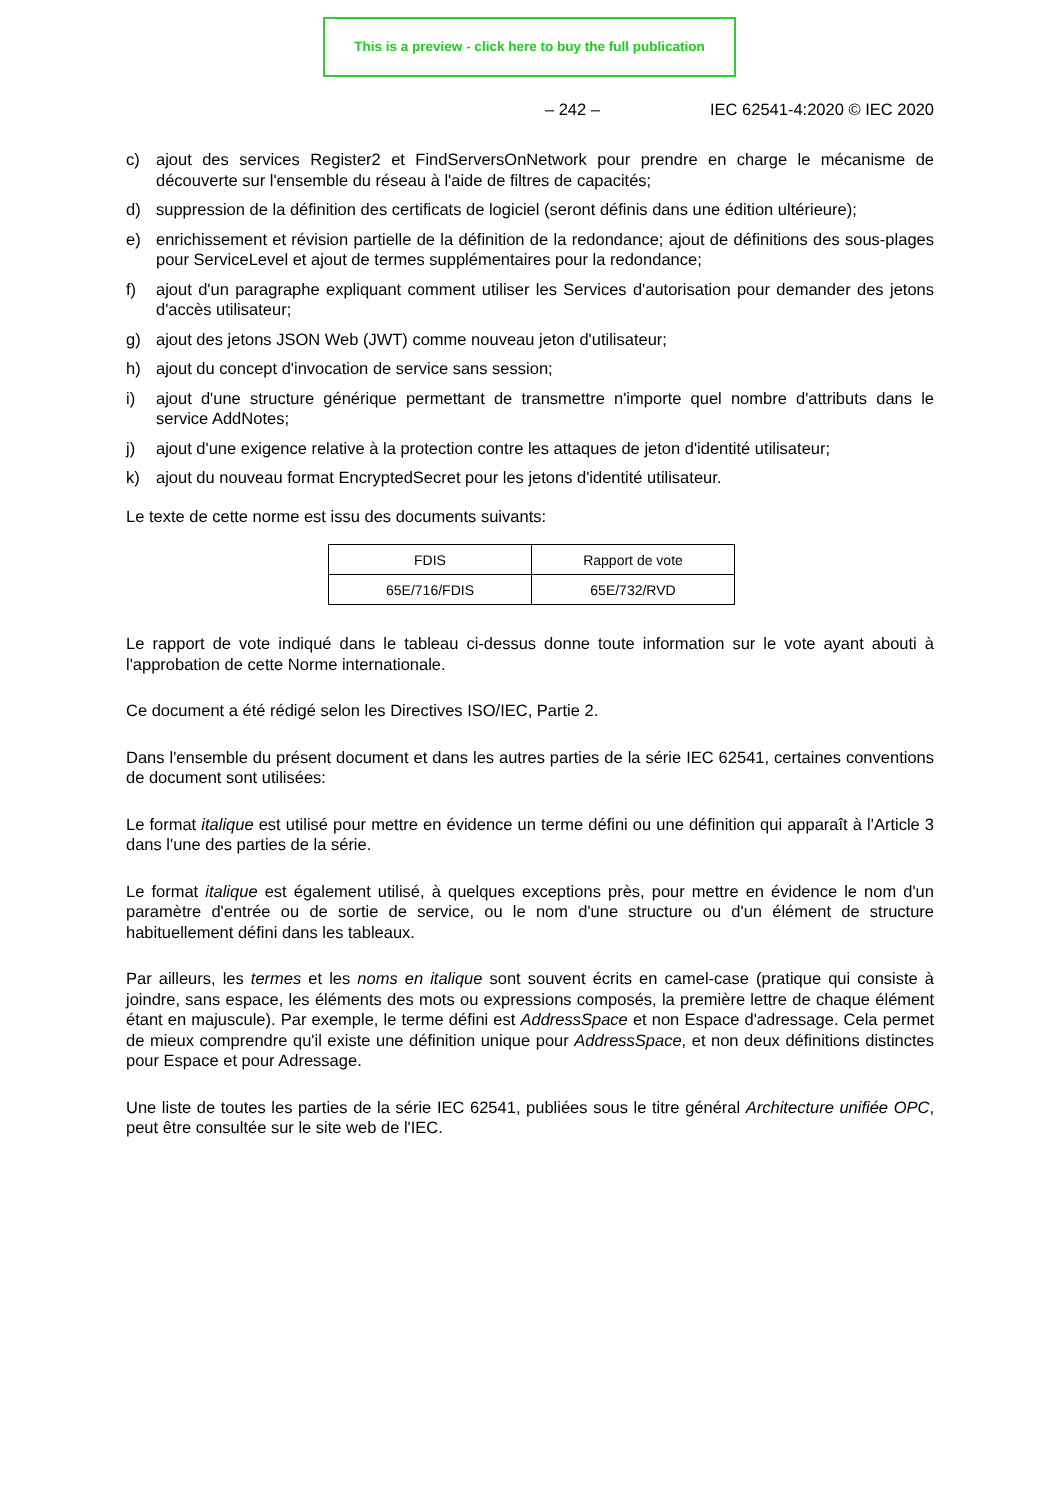This is a preview - click here to buy the full publication
– 242 – IEC 62541-4:2020 © IEC 2020
c) ajout des services Register2 et FindServersOnNetwork pour prendre en charge le mécanisme de découverte sur l'ensemble du réseau à l'aide de filtres de capacités;
d) suppression de la définition des certificats de logiciel (seront définis dans une édition ultérieure);
e) enrichissement et révision partielle de la définition de la redondance; ajout de définitions des sous-plages pour ServiceLevel et ajout de termes supplémentaires pour la redondance;
f) ajout d'un paragraphe expliquant comment utiliser les Services d'autorisation pour demander des jetons d'accès utilisateur;
g) ajout des jetons JSON Web (JWT) comme nouveau jeton d'utilisateur;
h) ajout du concept d'invocation de service sans session;
i) ajout d'une structure générique permettant de transmettre n'importe quel nombre d'attributs dans le service AddNotes;
j) ajout d'une exigence relative à la protection contre les attaques de jeton d'identité utilisateur;
k) ajout du nouveau format EncryptedSecret pour les jetons d'identité utilisateur.
Le texte de cette norme est issu des documents suivants:
| FDIS | Rapport de vote |
| --- | --- |
| 65E/716/FDIS | 65E/732/RVD |
Le rapport de vote indiqué dans le tableau ci-dessus donne toute information sur le vote ayant abouti à l'approbation de cette Norme internationale.
Ce document a été rédigé selon les Directives ISO/IEC, Partie 2.
Dans l'ensemble du présent document et dans les autres parties de la série IEC 62541, certaines conventions de document sont utilisées:
Le format italique est utilisé pour mettre en évidence un terme défini ou une définition qui apparaît à l'Article 3 dans l'une des parties de la série.
Le format italique est également utilisé, à quelques exceptions près, pour mettre en évidence le nom d'un paramètre d'entrée ou de sortie de service, ou le nom d'une structure ou d'un élément de structure habituellement défini dans les tableaux.
Par ailleurs, les termes et les noms en italique sont souvent écrits en camel-case (pratique qui consiste à joindre, sans espace, les éléments des mots ou expressions composés, la première lettre de chaque élément étant en majuscule). Par exemple, le terme défini est AddressSpace et non Espace d'adressage. Cela permet de mieux comprendre qu'il existe une définition unique pour AddressSpace, et non deux définitions distinctes pour Espace et pour Adressage.
Une liste de toutes les parties de la série IEC 62541, publiées sous le titre général Architecture unifiée OPC, peut être consultée sur le site web de l'IEC.